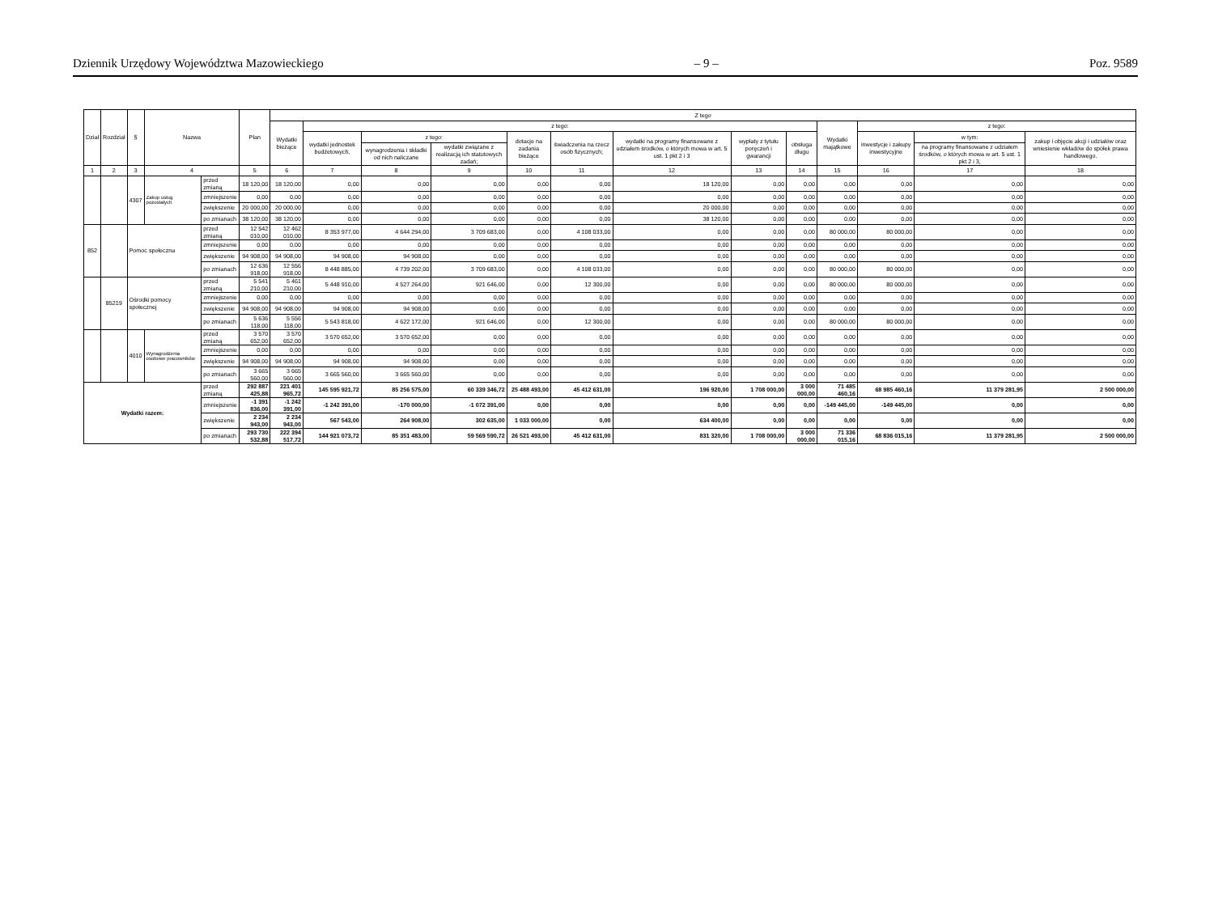Dziennik Urzędowy Województwa Mazowieckiego – 9 – Poz. 9589
| Dział | Rozdział | § | Nazwa | | Plan | Z tego | | | | | | | | | | | | |
| --- | --- | --- | --- | --- | --- | --- | --- | --- | --- | --- | --- | --- | --- | --- | --- | --- | --- | --- |
| | | | | | | Wydatki bieżące | z tego: | | | | | | | | Wydatki majątkowe | z tego: | | |
| | | | | | | | wydatki jednostek budżetowych, | z tego: | | dotacje na zadania bieżące | świadczenia na rzecz osób fizycznych; | wydatki na programy finansowane z udziałem środków, o których mowa w art. 5 ust. 1 pkt 2 i 3 | wypłaty z tytułu poręczeń i gwarancji | obsługa długu | | inwestycje i zakupy inwestycyjne | w tym: | zakup i objęcie akcji i udziałów oraz wniesienie wkładów do spółek prawa handlowego. |
| | | | | | | | | wynagrodzenia i składki od nich naliczane | wydatki związane z realizacją ich statutowych zadań; | | | | | | | | na programy finansowane z udziałem środków, o których mowa w art. 5 ust. 1 pkt 2 i 3, | |
| 1 | 2 | 3 | 4 | | 5 | 6 | 7 | 8 | 9 | 10 | 11 | 12 | 13 | 14 | 15 | 16 | 17 | 18 |
| | | 4307 | Zakup usług pozostałych | przed zmianą | 18 120,00 | 18 120,00 | 0,00 | 0,00 | 0,00 | 0,00 | 0,00 | 18 120,00 | 0,00 | 0,00 | 0,00 | 0,00 | 0,00 | 0,00 |
| | | | | zmniejszenie | 0,00 | 0,00 | 0,00 | 0,00 | 0,00 | 0,00 | 0,00 | 0,00 | 0,00 | 0,00 | 0,00 | 0,00 | 0,00 | 0,00 |
| | | | | zwiększenie | 20 000,00 | 20 000,00 | 0,00 | 0,00 | 0,00 | 0,00 | 0,00 | 20 000,00 | 0,00 | 0,00 | 0,00 | 0,00 | 0,00 | 0,00 |
| | | | | po zmianach | 38 120,00 | 38 120,00 | 0,00 | 0,00 | 0,00 | 0,00 | 0,00 | 38 120,00 | 0,00 | 0,00 | 0,00 | 0,00 | 0,00 | 0,00 |
| 852 | | Pomoc społeczna | | przed zmianą | 12 542 010,00 | 12 462 010,00 | 8 353 977,00 | 4 644 294,00 | 3 709 683,00 | 0,00 | 4 108 033,00 | 0,00 | 0,00 | 0,00 | 80 000,00 | 80 000,00 | 0,00 | 0,00 |
| | | | | zmniejszenie | 0,00 | 0,00 | 0,00 | 0,00 | 0,00 | 0,00 | 0,00 | 0,00 | 0,00 | 0,00 | 0,00 | 0,00 | 0,00 | 0,00 |
| | | | | zwiększenie | 94 908,00 | 94 908,00 | 94 908,00 | 94 908,00 | 0,00 | 0,00 | 0,00 | 0,00 | 0,00 | 0,00 | 0,00 | 0,00 | 0,00 | 0,00 |
| | | | | po zmianach | 12 636 918,00 | 12 556 918,00 | 8 448 885,00 | 4 739 202,00 | 3 709 683,00 | 0,00 | 4 108 033,00 | 0,00 | 0,00 | 0,00 | 80 000,00 | 80 000,00 | 0,00 | 0,00 |
| | 85219 | Ośrodki pomocy społecznej | | przed zmianą | 5 541 210,00 | 5 461 210,00 | 5 448 910,00 | 4 527 264,00 | 921 646,00 | 0,00 | 12 300,00 | 0,00 | 0,00 | 0,00 | 80 000,00 | 80 000,00 | 0,00 | 0,00 |
| | | | | zmniejszenie | 0,00 | 0,00 | 0,00 | 0,00 | 0,00 | 0,00 | 0,00 | 0,00 | 0,00 | 0,00 | 0,00 | 0,00 | 0,00 | 0,00 |
| | | | | zwiększenie | 94 908,00 | 94 908,00 | 94 908,00 | 94 908,00 | 0,00 | 0,00 | 0,00 | 0,00 | 0,00 | 0,00 | 0,00 | 0,00 | 0,00 | 0,00 |
| | | | | po zmianach | 5 636 118,00 | 5 556 118,00 | 5 543 818,00 | 4 622 172,00 | 921 646,00 | 0,00 | 12 300,00 | 0,00 | 0,00 | 0,00 | 80 000,00 | 80 000,00 | 0,00 | 0,00 |
| | | 4010 | Wynagrodzenia osobowe pracowników | przed zmianą | 3 570 652,00 | 3 570 652,00 | 3 570 652,00 | 3 570 652,00 | 0,00 | 0,00 | 0,00 | 0,00 | 0,00 | 0,00 | 0,00 | 0,00 | 0,00 | 0,00 |
| | | | | zmniejszenie | 0,00 | 0,00 | 0,00 | 0,00 | 0,00 | 0,00 | 0,00 | 0,00 | 0,00 | 0,00 | 0,00 | 0,00 | 0,00 | 0,00 |
| | | | | zwiększenie | 94 908,00 | 94 908,00 | 94 908,00 | 94 908,00 | 0,00 | 0,00 | 0,00 | 0,00 | 0,00 | 0,00 | 0,00 | 0,00 | 0,00 | 0,00 |
| | | | | po zmianach | 3 665 560,00 | 3 665 560,00 | 3 665 560,00 | 3 665 560,00 | 0,00 | 0,00 | 0,00 | 0,00 | 0,00 | 0,00 | 0,00 | 0,00 | 0,00 | 0,00 |
| Wydatki razem: | | | | przed zmianą | 292 887 425,88 | 221 401 965,72 | 145 595 921,72 | 85 256 575,00 | 60 339 346,72 | 25 488 493,00 | 45 412 631,00 | 196 920,00 | 1 708 000,00 | 3 000 000,00 | 71 485 460,16 | 68 985 460,16 | 11 379 281,95 | 2 500 000,00 |
| | | | | zmniejszenie | -1 391 836,00 | -1 242 391,00 | -1 242 391,00 | -170 000,00 | -1 072 391,00 | 0,00 | 0,00 | 0,00 | 0,00 | 0,00 | -149 445,00 | -149 445,00 | 0,00 | 0,00 |
| | | | | zwiększenie | 2 234 943,00 | 2 234 943,00 | 567 543,00 | 264 908,00 | 302 635,00 | 1 033 000,00 | 0,00 | 634 400,00 | 0,00 | 0,00 | 0,00 | 0,00 | 0,00 | 0,00 |
| | | | | po zmianach | 293 730 532,88 | 222 394 517,72 | 144 921 073,72 | 85 351 483,00 | 59 569 590,72 | 26 521 493,00 | 45 412 631,00 | 831 320,00 | 1 708 000,00 | 3 000 000,00 | 71 336 015,16 | 68 836 015,16 | 11 379 281,95 | 2 500 000,00 |